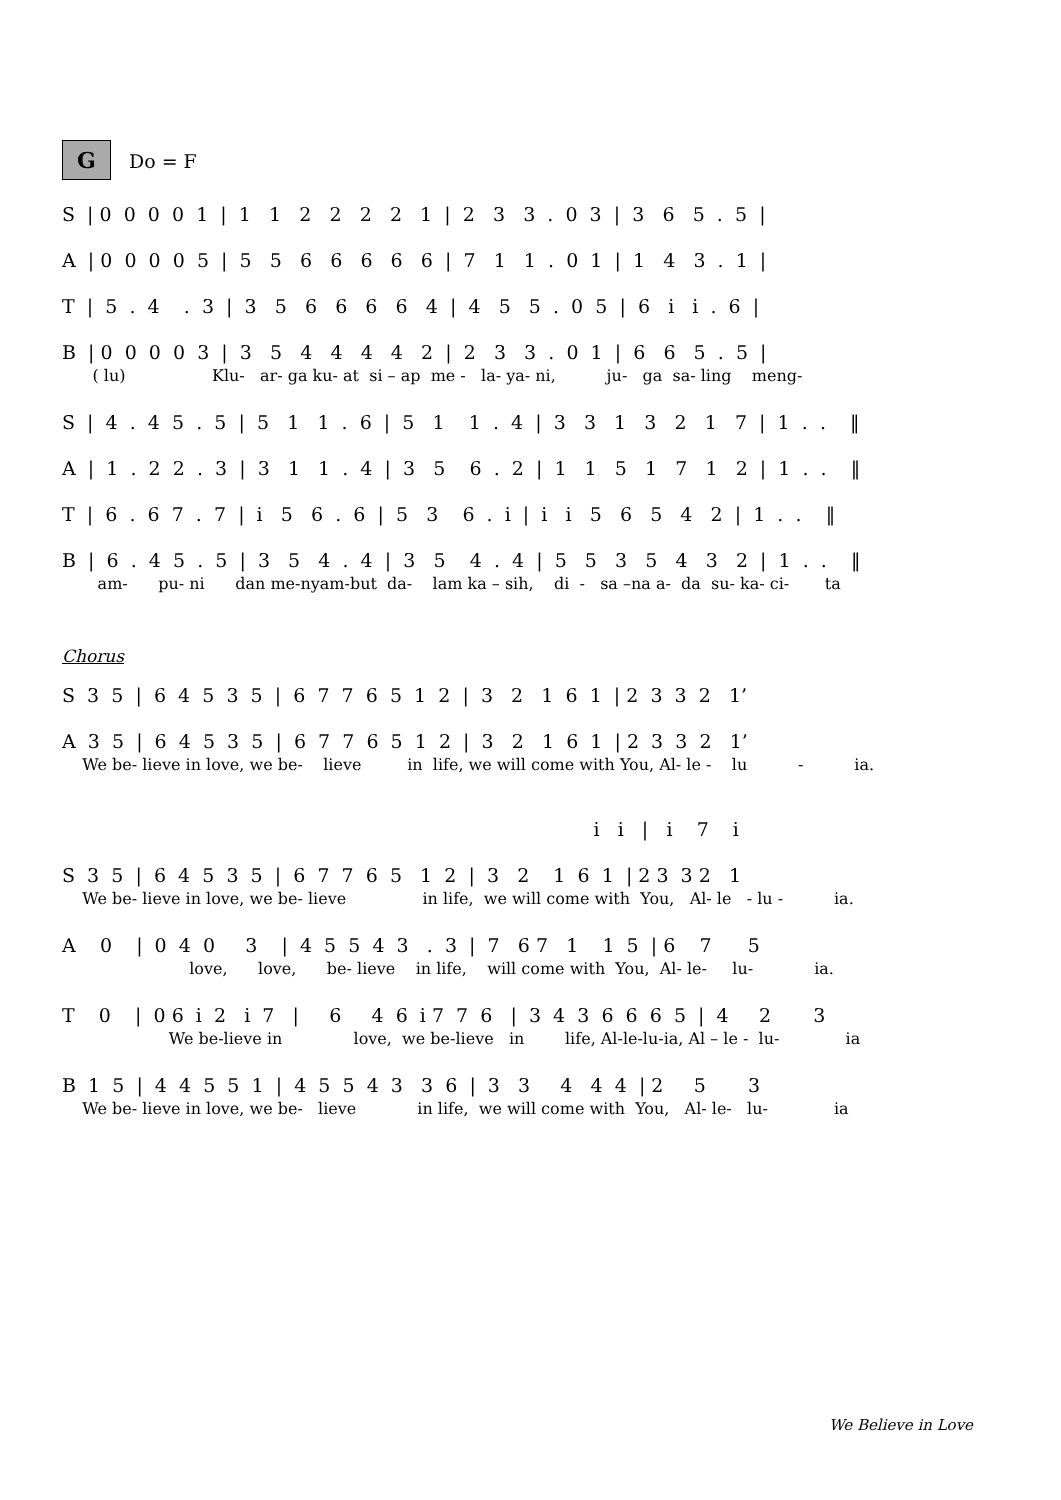G Do = F
S | 0 0 0 0 1 | 1 1 2 2 2 2 1 | 2 3 3 . 0 3 | 3 6 5 . 5 |
A | 0 0 0 0 5 | 5 5 6 6 6 6 6 | 7 1 1 . 0 1 | 1 4 3 . 1 |
T | 5 . 4 . 3 | 3 5 6 6 6 6 4 | 4 5 5 . 0 5 | 6 i i . 6 |
B | 0 0 0 0 3 | 3 5 4 4 4 4 2 | 2 3 3 . 0 1 | 6 6 5 . 5 |
( lu) Klu- ar- ga ku- at si – ap me - la- ya- ni, ju- ga sa- ling meng-
S | 4 . 4 5 . 5 | 5 1 1 . 6 | 5 1 1 . 4 | 3 3 1 3 2 1 7 | 1 . . ‖
A | 1 . 2 2 . 3 | 3 1 1 . 4 | 3 5 6 . 2 | 1 1 5 1 7 1 2 | 1 . . ‖
T | 6 . 6 7 . 7 | i 5 6 . 6 | 5 3 6 . i | i i 5 6 5 4 2 | 1 . . ‖
B | 6 . 4 5 . 5 | 3 5 4 . 4 | 3 5 4 . 4 | 5 5 3 5 4 3 2 | 1 . . ‖
am- pu- ni dan me-nyam-but da- lam ka – sih, di - sa –na a- da su- ka- ci- ta
Chorus
S 3 5 | 6 4 5 3 5 | 6 7 7 6 5 1 2 | 3 2 1 6 1 | 2 3 3 2 1’
A 3 5 | 6 4 5 3 5 | 6 7 7 6 5 1 2 | 3 2 1 6 1 | 2 3 3 2 1’
We be- lieve in love, we be- lieve in life, we will come with You, Al- le - lu - ia.
i i | i 7 i
S 3 5 | 6 4 5 3 5 | 6 7 7 6 5 1 2 | 3 2 1 6 1 | 2 3 3 2 1
We be- lieve in love, we be- lieve in life, we will come with You, Al- le - lu - ia.
A 0 | 0 4 0 3 | 4 5 5 4 3 . 3 | 7 6 7 1 1 5 | 6 7 5
love, love, be- lieve in life, will come with You, Al- le- lu- ia.
T 0 | 0 6 i 2 i 7 | 6 4 6 i 7 7 6 | 3 4 3 6 6 6 5 | 4 2 3
We be-lieve in love, we be-lieve in life, Al-le-lu-ia, Al – le - lu- ia
B 1 5 | 4 4 5 5 1 | 4 5 5 4 3 3 6 | 3 3 4 4 4 | 2 5 3
We be- lieve in love, we be- lieve in life, we will come with You, Al- le- lu- ia
We Believe in Love